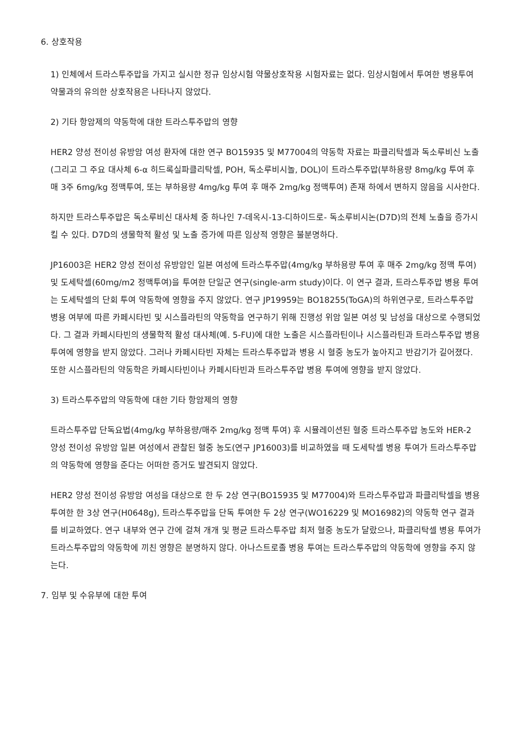6. 상호작용
1) 인체에서 트라스투주맙을 가지고 실시한 정규 임상시험 약물상호작용 시험자료는 없다. 임상시험에서 투여한 병용투여약물과의 유의한 상호작용은 나타나지 않았다.
2) 기타 항암제의 약동학에 대한 트라스투주맙의 영향
HER2 양성 전이성 유방암 여성 환자에 대한 연구 BO15935 및 M77004의 약동학 자료는 파클리탁셀과 독소루비신 노출(그리고 그 주요 대사체 6-α 히드록실파클리탁셀, POH, 독소루비시놀, DOL)이 트라스투주맙(부하용량 8mg/kg 투여 후 매 3주 6mg/kg 정맥투여, 또는 부하용량 4mg/kg 투여 후 매주 2mg/kg 정맥투여) 존재 하에서 변하지 않음을 시사한다.
하지만 트라스투주맙은 독소루비신 대사체 중 하나인 7-데옥시-13-디하이드로- 독소루비시논(D7D)의 전체 노출을 증가시킬 수 있다. D7D의 생물학적 활성 및 노출 증가에 따른 임상적 영향은 불분명하다.
JP16003은 HER2 양성 전이성 유방암인 일본 여성에 트라스투주맙(4mg/kg 부하용량 투여 후 매주 2mg/kg 정맥 투여) 및 도세탁셀(60mg/m2 정맥투여)을 투여한 단일군 연구(single-arm study)이다. 이 연구 결과, 트라스투주맙 병용 투여는 도세탁셀의 단회 투여 약동학에 영향을 주지 않았다. 연구 JP19959는 BO18255(ToGA)의 하위연구로, 트라스투주맙 병용 여부에 따른 카페시타빈 및 시스플라틴의 약동학을 연구하기 위해 진행성 위암 일본 여성 및 남성을 대상으로 수행되었다. 그 결과 카페시타빈의 생물학적 활성 대사체(예. 5-FU)에 대한 노출은 시스플라틴이나 시스플라틴과 트라스투주맙 병용 투여에 영향을 받지 않았다. 그러나 카페시타빈 자체는 트라스투주맙과 병용 시 혈중 농도가 높아지고 반감기가 길어졌다. 또한 시스플라틴의 약동학은 카페시타빈이나 카페시타빈과 트라스투주맙 병용 투여에 영향을 받지 않았다.
3) 트라스투주맙의 약동학에 대한 기타 항암제의 영향
트라스투주맙 단독요법(4mg/kg 부하용량/매주 2mg/kg 정맥 투여) 후 시뮬레이션된 혈중 트라스투주맙 농도와 HER-2 양성 전이성 유방암 일본 여성에서 관찰된 혈중 농도(연구 JP16003)를 비교하였을 때 도세탁셀 병용 투여가 트라스투주맙의 약동학에 영향을 준다는 어떠한 증거도 발견되지 않았다.
HER2 양성 전이성 유방암 여성을 대상으로 한 두 2상 연구(BO15935 및 M77004)와 트라스투주맙과 파클리탁셀을 병용 투여한 한 3상 연구(H0648g), 트라스투주맙을 단독 투여한 두 2상 연구(WO16229 및 MO16982)의 약동학 연구 결과를 비교하였다. 연구 내부와 연구 간에 걸쳐 개개 및 평균 트라스투주맙 최저 혈중 농도가 달랐으나, 파클리탁셀 병용 투여가 트라스투주맙의 약동학에 끼친 영향은 분명하지 않다. 아나스트로졸 병용 투여는 트라스투주맙의 약동학에 영향을 주지 않는다.
7. 임부 및 수유부에 대한 투여